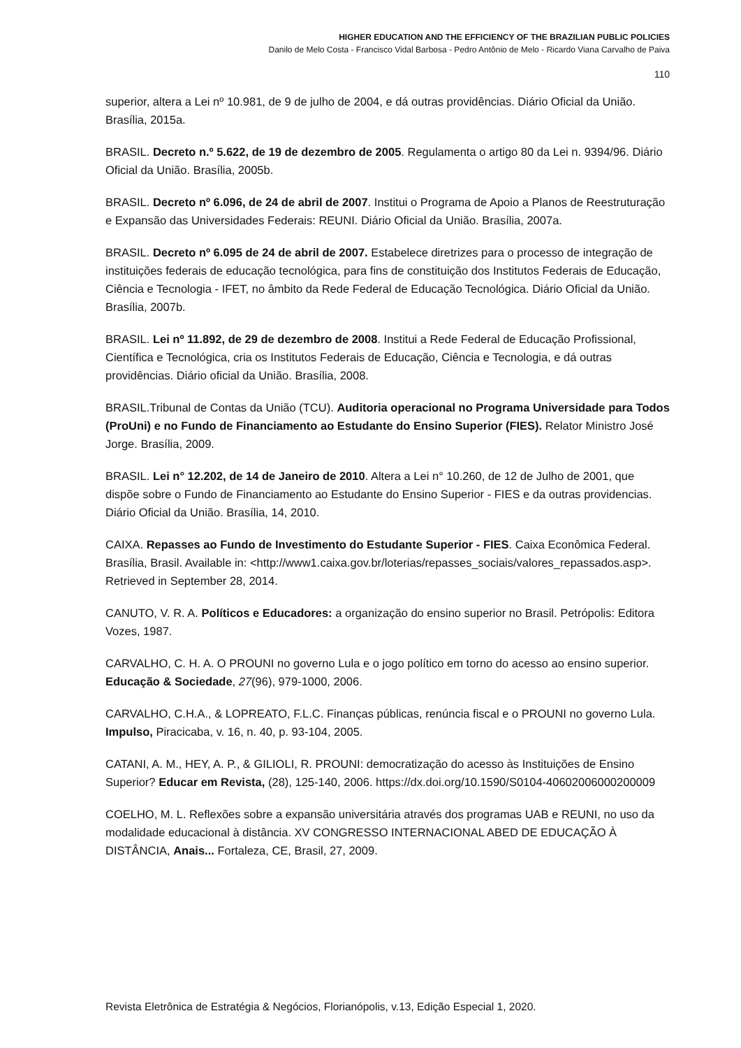HIGHER EDUCATION AND THE EFFICIENCY OF THE BRAZILIAN PUBLIC POLICIES
Danilo de Melo Costa - Francisco Vidal Barbosa - Pedro Antônio de Melo - Ricardo Viana Carvalho de Paiva
110
superior, altera a Lei nº 10.981, de 9 de julho de 2004, e dá outras providências. Diário Oficial da União. Brasília, 2015a.
BRASIL. Decreto n.º 5.622, de 19 de dezembro de 2005. Regulamenta o artigo 80 da Lei n. 9394/96. Diário Oficial da União. Brasília, 2005b.
BRASIL. Decreto nº 6.096, de 24 de abril de 2007. Institui o Programa de Apoio a Planos de Reestruturação e Expansão das Universidades Federais: REUNI. Diário Oficial da União. Brasília, 2007a.
BRASIL. Decreto nº 6.095 de 24 de abril de 2007. Estabelece diretrizes para o processo de integração de instituições federais de educação tecnológica, para fins de constituição dos Institutos Federais de Educação, Ciência e Tecnologia - IFET, no âmbito da Rede Federal de Educação Tecnológica. Diário Oficial da União. Brasília, 2007b.
BRASIL. Lei nº 11.892, de 29 de dezembro de 2008. Institui a Rede Federal de Educação Profissional, Científica e Tecnológica, cria os Institutos Federais de Educação, Ciência e Tecnologia, e dá outras providências. Diário oficial da União. Brasília, 2008.
BRASIL.Tribunal de Contas da União (TCU). Auditoria operacional no Programa Universidade para Todos (ProUni) e no Fundo de Financiamento ao Estudante do Ensino Superior (FIES). Relator Ministro José Jorge. Brasília, 2009.
BRASIL. Lei n° 12.202, de 14 de Janeiro de 2010. Altera a Lei n° 10.260, de 12 de Julho de 2001, que dispõe sobre o Fundo de Financiamento ao Estudante do Ensino Superior - FIES e da outras providencias. Diário Oficial da União. Brasília, 14, 2010.
CAIXA. Repasses ao Fundo de Investimento do Estudante Superior - FIES. Caixa Econômica Federal. Brasília, Brasil. Available in: <http://www1.caixa.gov.br/loterias/repasses_sociais/valores_repassados.asp>. Retrieved in September 28, 2014.
CANUTO, V. R. A. Políticos e Educadores: a organização do ensino superior no Brasil. Petrópolis: Editora Vozes, 1987.
CARVALHO, C. H. A. O PROUNI no governo Lula e o jogo político em torno do acesso ao ensino superior. Educação & Sociedade, 27(96), 979-1000, 2006.
CARVALHO, C.H.A., & LOPREATO, F.L.C. Finanças públicas, renúncia fiscal e o PROUNI no governo Lula. Impulso, Piracicaba, v. 16, n. 40, p. 93-104, 2005.
CATANI, A. M., HEY, A. P., & GILIOLI, R. PROUNI: democratização do acesso às Instituições de Ensino Superior? Educar em Revista, (28), 125-140, 2006. https://dx.doi.org/10.1590/S0104-40602006000200009
COELHO, M. L. Reflexões sobre a expansão universitária através dos programas UAB e REUNI, no uso da modalidade educacional à distância. XV CONGRESSO INTERNACIONAL ABED DE EDUCAÇÃO À DISTÂNCIA, Anais... Fortaleza, CE, Brasil, 27, 2009.
Revista Eletrônica de Estratégia & Negócios, Florianópolis, v.13, Edição Especial 1, 2020.